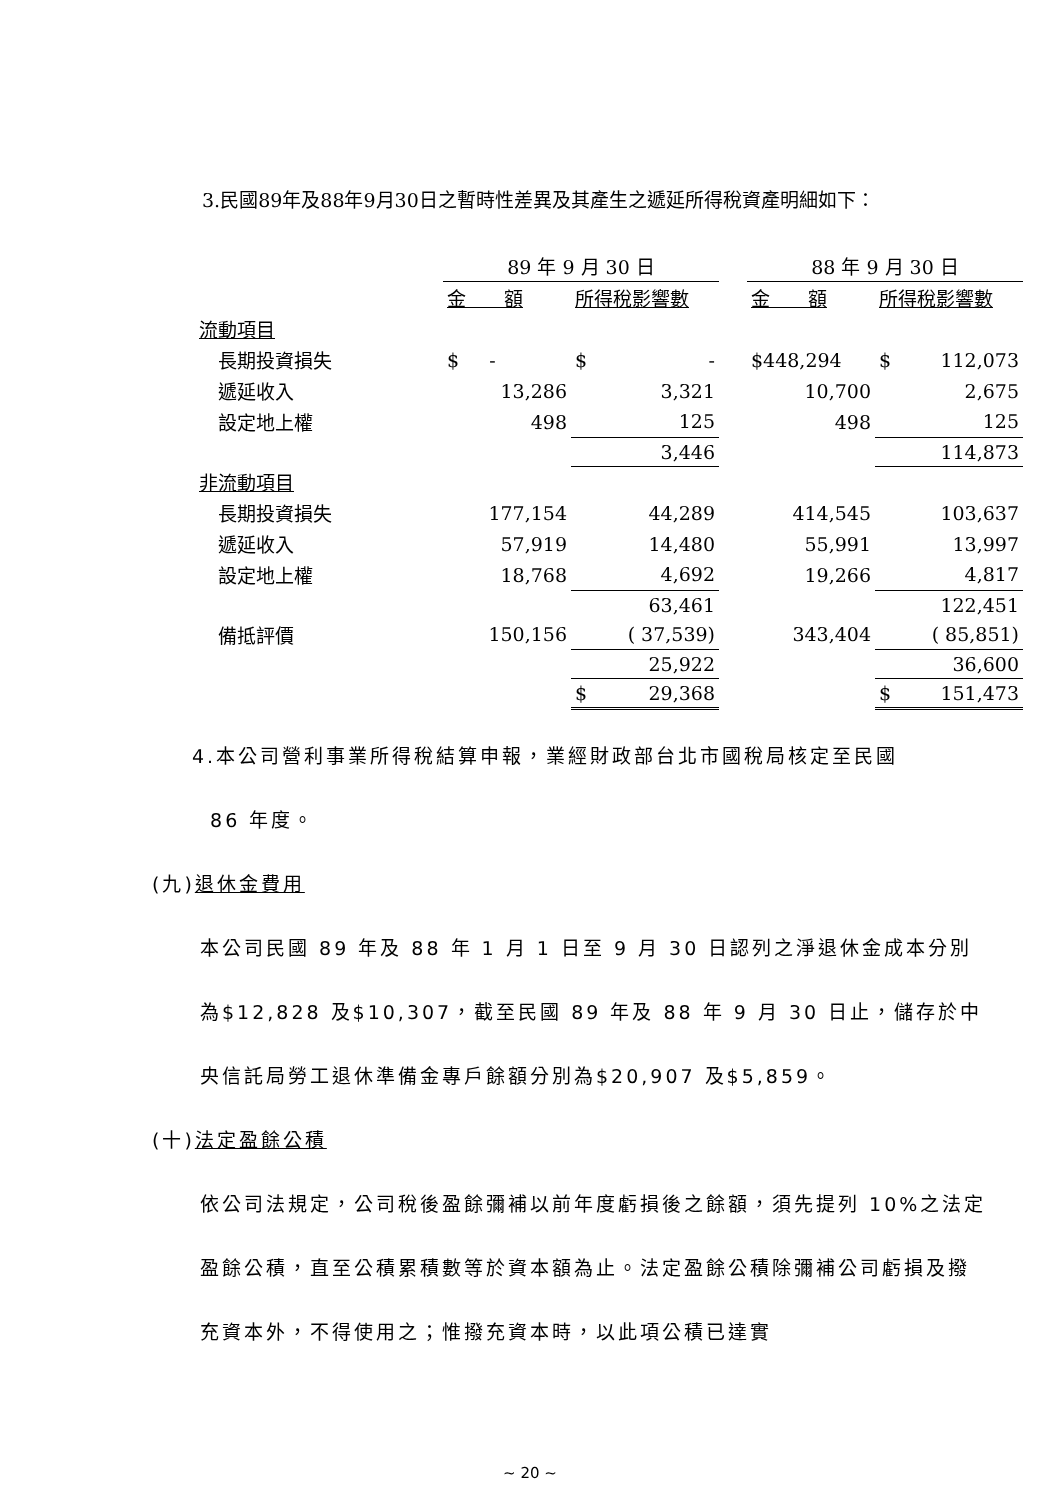3.民國89年及88年9月30日之暫時性差異及其產生之遞延所得稅資產明細如下：
| | 89 年 9 月 30 日 | | | 88 年 9 月 30 日 | |
| | 金 額 | 所得稅影響數 | | 金 額 | 所得稅影響數 |
| 流動項目 | | | | | |
| 長期投資損失 | $ - | $ - | | $448,294 | $ 112,073 |
| 遞延收入 | 13,286 | 3,321 | | 10,700 | 2,675 |
| 設定地上權 | 498 | 125 | | 498 | 125 |
| | | 3,446 | | | 114,873 |
| 非流動項目 | | | | | |
| 長期投資損失 | 177,154 | 44,289 | | 414,545 | 103,637 |
| 遞延收入 | 57,919 | 14,480 | | 55,991 | 13,997 |
| 設定地上權 | 18,768 | 4,692 | | 19,266 | 4,817 |
| | | 63,461 | | | 122,451 |
| 備抵評價 | 150,156 | ( 37,539) | | 343,404 | ( 85,851) |
| | | 25,922 | | | 36,600 |
| | | $ 29,368 | | | $ 151,473 |
4.本公司營利事業所得稅結算申報，業經財政部台北市國稅局核定至民國
86 年度。
(九)退休金費用
本公司民國 89 年及 88 年 1 月 1 日至 9 月 30 日認列之淨退休金成本分別為$12,828 及$10,307，截至民國 89 年及 88 年 9 月 30 日止，儲存於中央信託局勞工退休準備金專戶餘額分別為$20,907 及$5,859。
(十)法定盈餘公積
依公司法規定，公司稅後盈餘彌補以前年度虧損後之餘額，須先提列 10%之法定盈餘公積，直至公積累積數等於資本額為止。法定盈餘公積除彌補公司虧損及撥充資本外，不得使用之；惟撥充資本時，以此項公積已達實
~ 20 ~